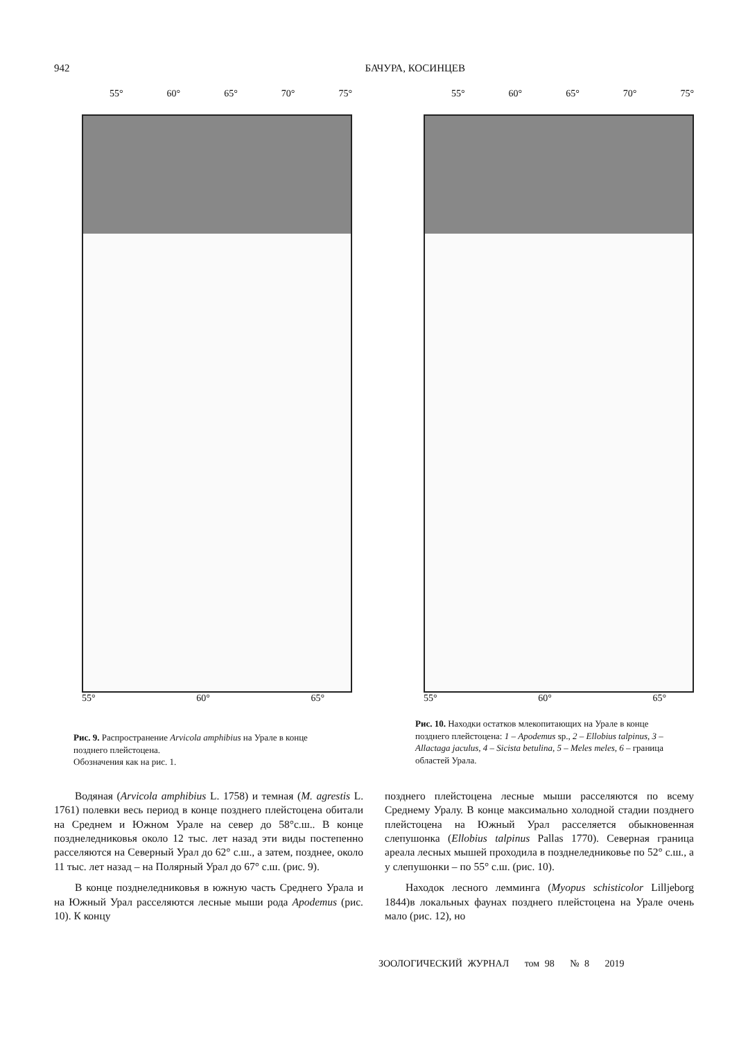942 БАЧУРА, КОСИНЦЕВ
55° 60° 65° 70° 75°
55° 60° 65°
Рис. 9. Распространение Arvicola amphibius на Урале в конце позднего плейстоцена.
Обозначения как на рис. 1.
55° 60° 65° 70° 75°
55° 60° 65°
Рис. 10. Находки остатков млекопитающих на Урале в конце позднего плейстоцена: 1 – Apodemus sp., 2 – Ellobius talpinus, 3 – Allactaga jaculus, 4 – Sicista betulina, 5 – Meles meles, 6 – граница областей Урала.
Водяная (Arvicola amphibius L. 1758) и темная (M. agrestis L. 1761) полевки весь период в конце позднего плейстоцена обитали на Среднем и Южном Урале на север до 58°с.ш.. В конце позднеледниковья около 12 тыс. лет назад эти виды постепенно расселяются на Северный Урал до 62° с.ш., а затем, позднее, около 11 тыс. лет назад – на Полярный Урал до 67° с.ш. (рис. 9).
В конце позднеледниковья в южную часть Среднего Урала и на Южный Урал расселяются лесные мыши рода Apodemus (рис. 10). К концу
позднего плейстоцена лесные мыши расселяются по всему Среднему Уралу. В конце максимально холодной стадии позднего плейстоцена на Южный Урал расселяется обыкновенная слепушонка (Ellobius talpinus Pallas 1770). Северная граница ареала лесных мышей проходила в позднеледниковье по 52° с.ш., а у слепушонки – по 55° с.ш. (рис. 10).
Находок лесного лемминга (Myopus schisticolor Lilljeborg 1844)в локальных фаунах позднего плейстоцена на Урале очень мало (рис. 12), но
ЗООЛОГИЧЕСКИЙ ЖУРНАЛ том 98 № 8 2019